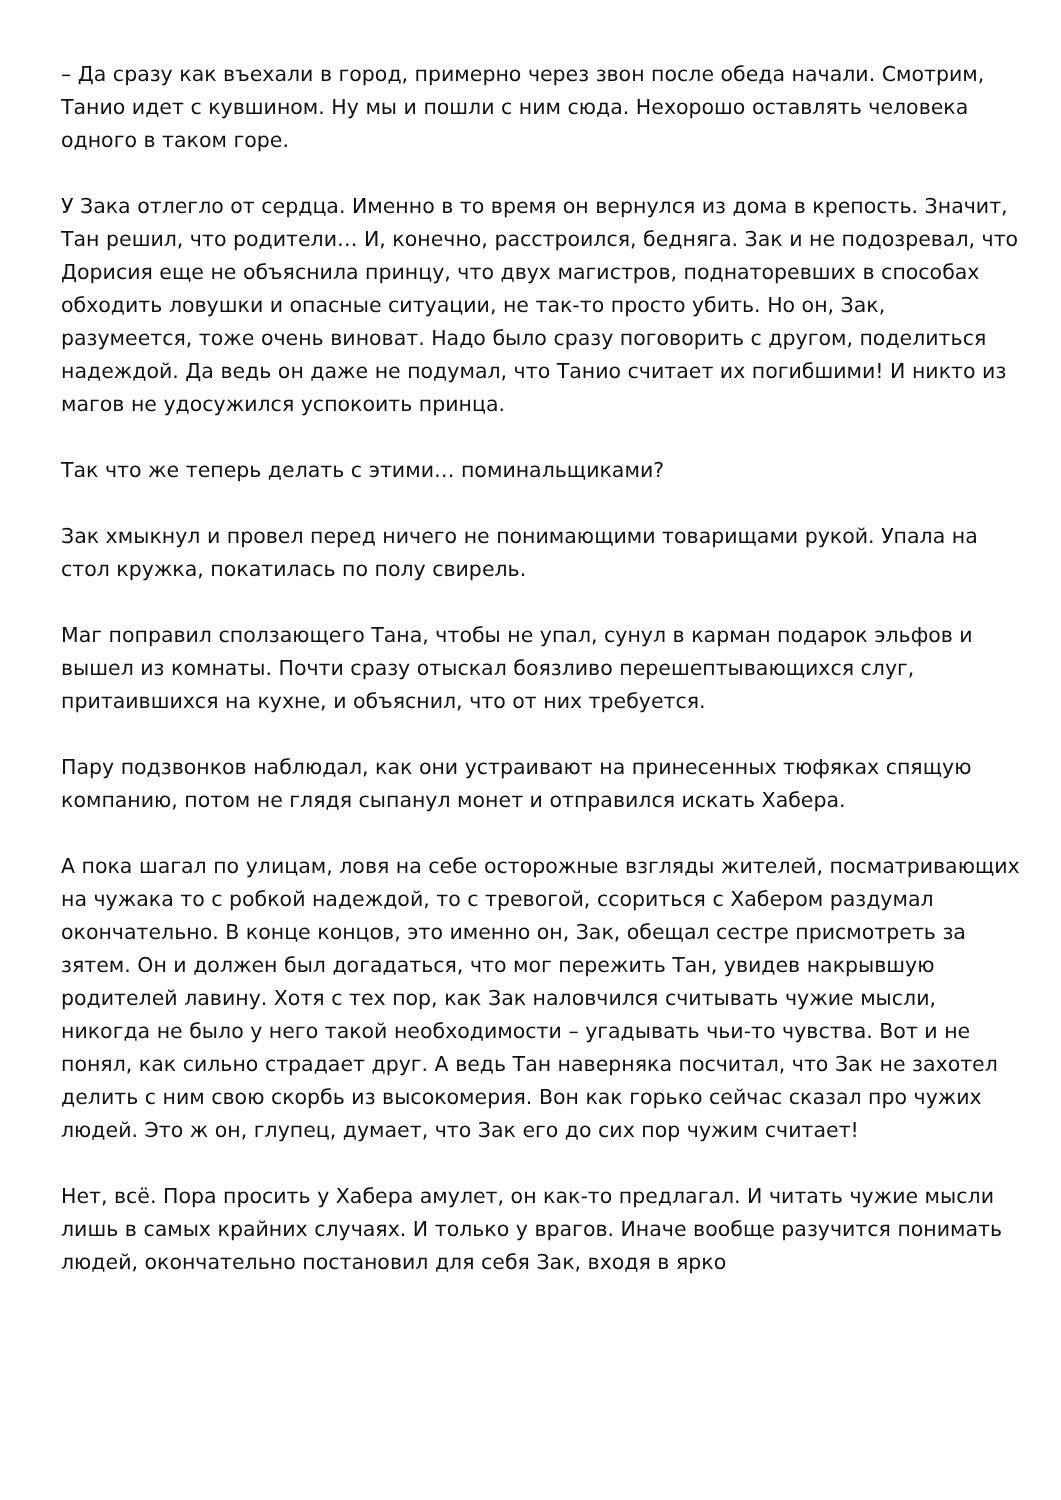– Да сразу как въехали в город, примерно через звон после обеда начали. Смотрим, Танио идет с кувшином. Ну мы и пошли с ним сюда. Нехорошо оставлять человека одного в таком горе.
У Зака отлегло от сердца. Именно в то время он вернулся из дома в крепость. Значит, Тан решил, что родители… И, конечно, расстроился, бедняга. Зак и не подозревал, что Дорисия еще не объяснила принцу, что двух магистров, поднаторевших в способах обходить ловушки и опасные ситуации, не так-то просто убить. Но он, Зак, разумеется, тоже очень виноват. Надо было сразу поговорить с другом, поделиться надеждой. Да ведь он даже не подумал, что Танио считает их погибшими! И никто из магов не удосужился успокоить принца.
Так что же теперь делать с этими… поминальщиками?
Зак хмыкнул и провел перед ничего не понимающими товарищами рукой. Упала на стол кружка, покатилась по полу свирель.
Маг поправил сползающего Тана, чтобы не упал, сунул в карман подарок эльфов и вышел из комнаты. Почти сразу отыскал боязливо перешептывающихся слуг, притаившихся на кухне, и объяснил, что от них требуется.
Пару подзвонков наблюдал, как они устраивают на принесенных тюфяках спящую компанию, потом не глядя сыпанул монет и отправился искать Хабера.
А пока шагал по улицам, ловя на себе осторожные взгляды жителей, посматривающих на чужака то с робкой надеждой, то с тревогой, ссориться с Хабером раздумал окончательно. В конце концов, это именно он, Зак, обещал сестре присмотреть за зятем. Он и должен был догадаться, что мог пережить Тан, увидев накрывшую родителей лавину. Хотя с тех пор, как Зак наловчился считывать чужие мысли, никогда не было у него такой необходимости – угадывать чьи-то чувства. Вот и не понял, как сильно страдает друг. А ведь Тан наверняка посчитал, что Зак не захотел делить с ним свою скорбь из высокомерия. Вон как горько сейчас сказал про чужих людей. Это ж он, глупец, думает, что Зак его до сих пор чужим считает!
Нет, всё. Пора просить у Хабера амулет, он как-то предлагал. И читать чужие мысли лишь в самых крайних случаях. И только у врагов. Иначе вообще разучится понимать людей, окончательно постановил для себя Зак, входя в ярко